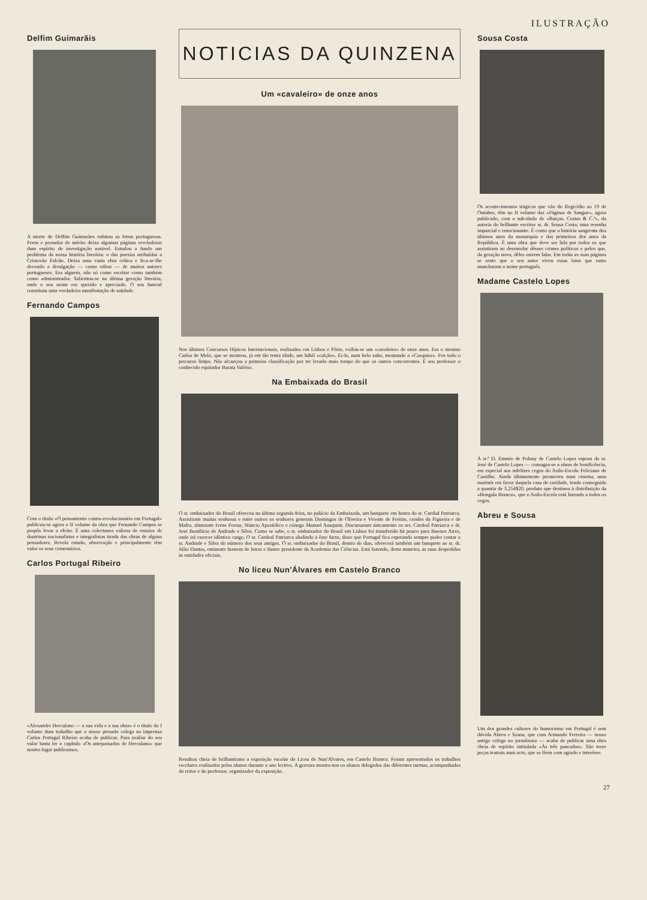ILUSTRAÇÃO
Delfim Guimarãis
A morte de Delfim Guimarães enlutou as letras portuguesas. Poeta e prosador de mérito deixa algumas páginas reveladoras dum espírito de investigação notável. Estudou a fundo um problema da nossa história literária: o das poesias atribuídas a Cristovão Falcão. Deixa uma vasta obra crítica e fica-se-lhe devendo a divulgação — como editor — de muitos autores portugueses. Era alguem, não só como escritor como também como administrador. Salientou-se na última geração literária, onde o seu nome era querido e apreciado. O seu funeral constituiu uma verdadeira manifestação de saüdade.
Fernando Campos
Com o título «O pensamento contra-revolucionário em Portugal» publicou-se agora o II volume da obra que Fernando Campos se propôs levar a efeito. É uma colectanea valiosa de ensaios de doutrinas nacionalistas e integralistas tirada das obras de alguns pensadores. Revela estudo, observação e principalmente têm valor os seus comentários.
Carlos Portugal Ribeiro
«Alexandre Herculano — a sua vida e a sua obra» é o título do I volume dum trabalho que o nosso presado colega na imprensa Carlos Portugal Ribeiro acaba de publicar. Para avaliar do seu valor basta ler o capítulo «Os antepassados de Herculano» que noutro lugar publicamos.
NOTICIAS DA QUINZENA
Um «cavaleiro» de onze anos
Nos últimos Concursos Hípicos Internacionais, realizados em Lisboa e Pôrto, exibiu-se um «cavaleiro» de onze anos. Era o menino Carlos de Melo, que se mostrou, já em tão tenra idade, um hábil «calção». Ei-lo, num belo salto, montando a «Casquise». Fez todo o percurso limpo. Não alcançou a primeira classificação por ter levado mais tempo do que os outros concorrentes. É seu professor o conhecido equitador Barata Valério.
Na Embaixada do Brasil
O sr. embaixador do Brasil ofereceu na última segunda-feira, no palácio da Embaixada, um banquete em honra do sr. Cardial Patriarca. Assistiram muitas senhoras e entre outros os senhores generais Domingos de Oliveira e Vicente de Freitas, condes da Figueira e de Mafra, almirante Ivens Ferraz, Núncio Apostólico e cónego Manuel Anaquim. Discursaram únicamente os srs. Cardeal Patriarca e dr. José Bonifácio de Andrade e Silva. Como se sabe, o sr. embaixador do Brasil em Lisboa foi transferido há pouco para Buenos Aires, onde irá exercer idêntico cargo. O sr. Cardeal Patriarca aludindo a êsse facto, disse que Portugal fica esperando sempre poder contar o sr. Andrade e Silva do número dos seus amigos. O sr. embaixador do Brasil, dentro de dias, oferecerá também um banquete ao sr. dr. Júlio Dantas, eminente homem de letras e ilustre presidente da Academia das Ciências. Está fazendo, desta maneira, as suas despedidas às entidades oficiais.
No liceu Nun'Álvares em Castelo Branco
Resultou cheia de brilhantismo a exposição escolar do Liceu de Nun'Alvares, em Castelo Branco. Foram apresentados os trabalhos escolares realizados pelos alunos durante o ano lectivo. A gravura mostra-nos os alunos delegados das diferentes turmas, acompanhados do reitor e do professor, organizador da exposição.
Sousa Costa
Os acontecimentos trágicos que vão do Regicídio ao 19 de Outubro, têm no II volume das «Páginas de Sangue», agora publicado, com o sub-título de «Buiças, Costas & C.ª», da autoria do brilhante escritor sr. dr. Sousa Costa, uma resenha imparcial e emocionante. É como que a história sangrenta dos últimos anos da monarquia e dos primeiros dez anos da República. É uma obra que deve ser lida por todos os que assistiram ao desenrolar dêsses crimes políticos e pelos que, da geração nova, dêles ouvem falar. Em todas as suas páginas se sente que o seu autor viveu essas lutas que tanto mancharam o nome português.
Madame Castelo Lopes
A sr.ª D. Emmie de Polnay de Castelo Lopes esposa do sr. José de Castelo Lopes — consagra-se a obras de benificência, em especial aos infelizes cegos do Asilo-Escola Feliciano de Castilho. Ainda últimamente promoveu num cinema, uma matinée em favor daquela casa de caridade, tendo conseguido a quantia de 3.254$20, produto que destinou à distribuição da «Bengala Branca», que o Asilo-Escola está fazendo a todos os cegos.
Abreu e Sousa
Um dos grandes cultores do humorismo em Portugal é sem dúvida Abreu e Sousa, que com Armando Ferreira — nosso antigo colega no jornalismo — acaba de publicar uma obra cheia de espírito intitulada «Às três pancadas». São treze peças teatrais num acto, que se lêem com agrado e interêsse.
27